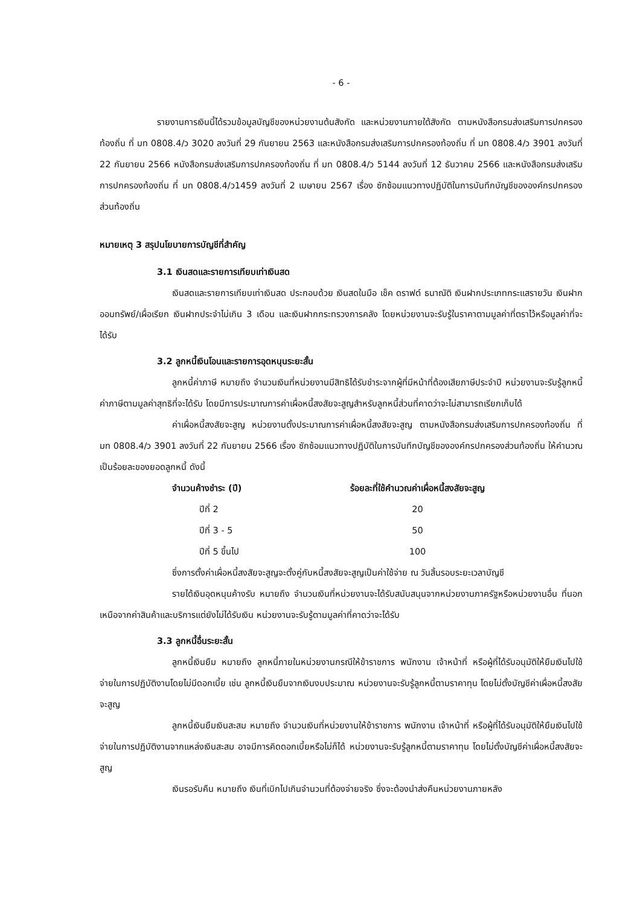- 6 -
รายงานการเงินนี้ได้รวมข้อมูลบัญชีของหน่วยงานต้นสังกัด และหน่วยงานภายใต้สังกัด ตามหนังสือกรมส่งเสริมการปกครองท้องถิ่น ที่ มท 0808.4/ว 3020 ลงวันที่ 29 กันยายน 2563 และหนังสือกรมส่งเสริมการปกครองท้องถิ่น ที่ มท 0808.4/ว 3901 ลงวันที่ 22 กันยายน 2566 หนังสือกรมส่งเสริมการปกครองท้องถิ่น ที่ มท 0808.4/ว 5144 ลงวันที่ 12 ธันวาคม 2566 และหนังสือกรมส่งเสริมการปกครองท้องถิ่น ที่ มท 0808.4/ว1459 ลงวันที่ 2 เมษายน 2567 เรื่อง ซักซ้อมแนวทางปฏิบัติในการบันทึกบัญชีขององค์กรปกครองส่วนท้องถิ่น
หมายเหตุ 3 สรุปนโยบายการบัญชีที่สำคัญ
3.1 เงินสดและรายการเทียบเท่าเงินสด
เงินสดและรายการเทียบเท่าเงินสด ประกอบด้วย เงินสดในมือ เช็ค ดราฟต์ ธนาณัติ เงินฝากประเภทกระแสรายวัน เงินฝากออมทรัพย์/เผื่อเรียก เงินฝากประจำไม่เกิน 3 เดือน และเงินฝากกระทรวงการคลัง โดยหน่วยงานจะรับรู้ในราคาตามมูลค่าที่ตราไว้หรือมูลค่าที่จะได้รับ
3.2 ลูกหนี้เงินโอนและรายการอุดหนุนระยะสั้น
ลูกหนี้ค่าภาษี หมายถึง จำนวนเงินที่หน่วยงานมีสิทธิได้รับชำระจากผู้ที่มีหน้าที่ต้องเสียภาษีประจำปี หน่วยงานจะรับรู้ลูกหนี้ค่าภาษีตามมูลค่าสุทธิที่จะได้รับ โดยมีการประมาณการค่าเผื่อหนี้สงสัยจะสูญสำหรับลูกหนี้ส่วนที่คาดว่าจะไม่สามารถเรียกเก็บได้
ค่าเผื่อหนี้สงสัยจะสูญ หน่วยงานตั้งประมาณการค่าเผื่อหนี้สงสัยจะสูญ ตามหนังสือกรมส่งเสริมการปกครองท้องถิ่น ที่ มท 0808.4/ว 3901 ลงวันที่ 22 กันยายน 2566 เรื่อง ซักซ้อมแนวทางปฏิบัติในการบันทึกบัญชีขององค์กรปกครองส่วนท้องถิ่น ให้คำนวณเป็นร้อยละของยอดลูกหนี้ ดังนี้
| จำนวนค้างชำระ (ปี) | ร้อยละที่ใช้คำนวณค่าเผื่อหนี้สงสัยจะสูญ |
| --- | --- |
| ปีที่ 2 | 20 |
| ปีที่ 3 - 5 | 50 |
| ปีที่ 5 ขึ้นไป | 100 |
ซึ่งการตั้งค่าเผื่อหนี้สงสัยจะสูญจะตั้งคู่กับหนี้สงสัยจะสูญเป็นค่าใช้จ่าย ณ วันสิ้นรอบระยะเวลาบัญชี
รายได้เงินอุดหนุนค้างรับ หมายถึง จำนวนเงินที่หน่วยงานจะได้รับสนับสนุนจากหน่วยงานภาครัฐหรือหน่วยงานอื่น ที่นอกเหนือจากค่าสินค้าและบริการแต่ยังไม่ได้รับเงิน หน่วยงานจะรับรู้ตามมูลค่าที่คาดว่าจะได้รับ
3.3 ลูกหนี้อื่นระยะสั้น
ลูกหนี้เงินยืม หมายถึง ลูกหนี้ภายในหน่วยงานกรณีให้ข้าราชการ พนักงาน เจ้าหน้าที่ หรือผู้ที่ได้รับอนุมัติให้ยืมเงินไปใช้จ่ายในการปฏิบัติงานโดยไม่มีดอกเบี้ย เช่น ลูกหนี้เงินยืมจากเงินงบประมาณ หน่วยงานจะรับรู้ลูกหนี้ตามราคาทุน โดยไม่ตั้งบัญชีค่าเผื่อหนี้สงสัยจะสูญ
ลูกหนี้เงินยืมเงินสะสม หมายถึง จำนวนเงินที่หน่วยงานให้ข้าราชการ พนักงาน เจ้าหน้าที่ หรือผู้ที่ได้รับอนุมัติให้ยืมเงินไปใช้จ่ายในการปฏิบัติงานจากแหล่งเงินสะสม อาจมีการคิดดอกเบี้ยหรือไม่ก็ได้ หน่วยงานจะรับรู้ลูกหนี้ตามราคาทุน โดยไม่ตั้งบัญชีค่าเผื่อหนี้สงสัยจะสูญ
เงินรอรับคืน หมายถึง เงินที่เบิกไปเกินจำนวนที่ต้องจ่ายจริง ซึ่งจะต้องนำส่งคืนหน่วยงานภายหลัง